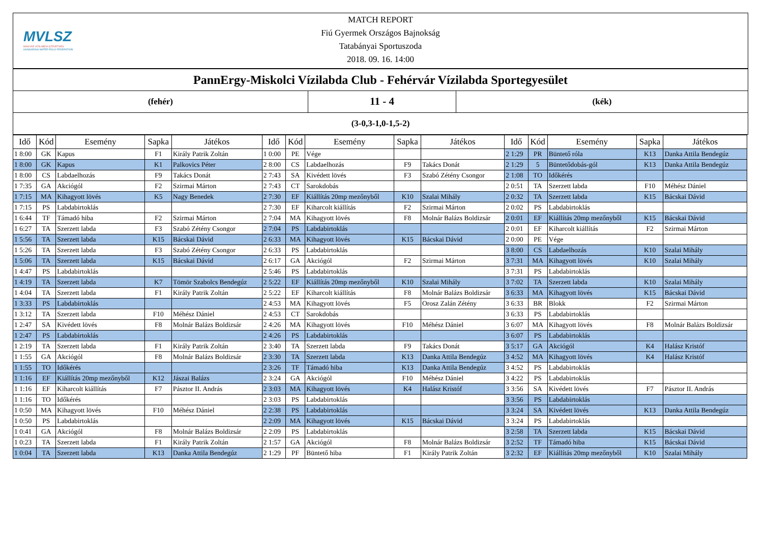MVLSZ
MAGYAR VÍZILABDA SZÖVETSÉG
HUNGARIAN WATER POLO FEDERATION
MATCH REPORT
Fiú Gyermek Országos Bajnokság
Tatabányai Sportuszoda
2018. 09. 16. 14:00
PannErgy-Miskolci Vízilabda Club - Fehérvár Vízilabda Sportegyesület
| (fehér) | 11 - 4 | (kék) |
(3-0,3-1,0-1,5-2)
| Idő | Kód | Esemény | Sapka | Játékos | Idő | Kód | Esemény | Sapka | Játékos | Idő | Kód | Esemény | Sapka | Játékos |
| --- | --- | --- | --- | --- | --- | --- | --- | --- | --- | --- | --- | --- | --- | --- |
| 1 8:00 | GK | Kapus | F1 | Király Patrik Zoltán | 1 0:00 | PE | Vége | | | 2 1:29 | PR | Büntető róla | K13 | Danka Attila Bendegúz |
| 1 8:00 | GK | Kapus | K1 | Palkovics Péter | 2 8:00 | CS | Labdaelhozás | F9 | Takács Donát | 2 1:29 | 5 | Büntetődobás-gól | K13 | Danka Attila Bendegúz |
| 1 8:00 | CS | Labdaelhozás | F9 | Takács Donát | 2 7:43 | SA | Kivédett lövés | F3 | Szabó Zétény Csongor | 2 1:08 | TO | Időkérés | | |
| 1 7:35 | GA | Akciógól | F2 | Szirmai Márton | 2 7:43 | CT | Sarokdobás | | | 2 0:51 | TA | Szerzett labda | F10 | Méhész Dániel |
| 1 7:15 | MA | Kihagyott lövés | K5 | Nagy Benedek | 2 7:30 | EF | Kiállítás 20mp mezőnyből | K10 | Szalai Mihály | 2 0:32 | TA | Szerzett labda | K15 | Bácskai Dávid |
| 1 7:15 | PS | Labdabirtoklás | | | 2 7:30 | EF | Kiharcolt kiállítás | F2 | Szirmai Márton | 2 0:02 | PS | Labdabirtoklás | | |
| 1 6:44 | TF | Támadó hiba | F2 | Szirmai Márton | 2 7:04 | MA | Kihagyott lövés | F8 | Molnár Balázs Boldizsár | 2 0:01 | EF | Kiállítás 20mp mezőnyből | K15 | Bácskai Dávid |
| 1 6:27 | TA | Szerzett labda | F3 | Szabó Zétény Csongor | 2 7:04 | PS | Labdabirtoklás | | | 2 0:01 | EF | Kiharcolt kiállítás | F2 | Szirmai Márton |
| 1 5:56 | TA | Szerzett labda | K15 | Bácskai Dávid | 2 6:33 | MA | Kihagyott lövés | K15 | Bácskai Dávid | 2 0:00 | PE | Vége | | |
| 1 5:26 | TA | Szerzett labda | F3 | Szabó Zétény Csongor | 2 6:33 | PS | Labdabirtoklás | | | 3 8:00 | CS | Labdaelhozás | K10 | Szalai Mihály |
| 1 5:06 | TA | Szerzett labda | K15 | Bácskai Dávid | 2 6:17 | GA | Akciógól | F2 | Szirmai Márton | 3 7:31 | MA | Kihagyott lövés | K10 | Szalai Mihály |
| 1 4:47 | PS | Labdabirtoklás | | | 2 5:46 | PS | Labdabirtoklás | | | 3 7:31 | PS | Labdabirtoklás | | |
| 1 4:19 | TA | Szerzett labda | K7 | Tömör Szabolcs Bendegúz | 2 5:22 | EF | Kiállítás 20mp mezőnyből | K10 | Szalai Mihály | 3 7:02 | TA | Szerzett labda | K10 | Szalai Mihály |
| 1 4:04 | TA | Szerzett labda | F1 | Király Patrik Zoltán | 2 5:22 | EF | Kiharcolt kiállítás | F8 | Molnár Balázs Boldizsár | 3 6:33 | MA | Kihagyott lövés | K15 | Bácskai Dávid |
| 1 3:33 | PS | Labdabirtoklás | | | 2 4:53 | MA | Kihagyott lövés | F5 | Orosz Zalán Zétény | 3 6:33 | BR | Blokk | F2 | Szirmai Márton |
| 1 3:12 | TA | Szerzett labda | F10 | Méhész Dániel | 2 4:53 | CT | Sarokdobás | | | 3 6:33 | PS | Labdabirtoklás | | |
| 1 2:47 | SA | Kivédett lövés | F8 | Molnár Balázs Boldizsár | 2 4:26 | MA | Kihagyott lövés | F10 | Méhész Dániel | 3 6:07 | MA | Kihagyott lövés | F8 | Molnár Balázs Boldizsár |
| 1 2:47 | PS | Labdabirtoklás | | | 2 4:26 | PS | Labdabirtoklás | | | 3 6:07 | PS | Labdabirtoklás | | |
| 1 2:19 | TA | Szerzett labda | F1 | Király Patrik Zoltán | 2 3:40 | TA | Szerzett labda | F9 | Takács Donát | 3 5:17 | GA | Akciógól | K4 | Halász Kristóf |
| 1 1:55 | GA | Akciógól | F8 | Molnár Balázs Boldizsár | 2 3:30 | TA | Szerzett labda | K13 | Danka Attila Bendegúz | 3 4:52 | MA | Kihagyott lövés | K4 | Halász Kristóf |
| 1 1:55 | TO | Időkérés | | | 2 3:26 | TF | Támadó hiba | K13 | Danka Attila Bendegúz | 3 4:52 | PS | Labdabirtoklás | | |
| 1 1:16 | EF | Kiállítás 20mp mezőnyből | K12 | Jászai Balázs | 2 3:24 | GA | Akciógól | F10 | Méhész Dániel | 3 4:22 | PS | Labdabirtoklás | | |
| 1 1:16 | EF | Kiharcolt kiállítás | F7 | Pásztor II. András | 2 3:03 | MA | Kihagyott lövés | K4 | Halász Kristóf | 3 3:56 | SA | Kivédett lövés | F7 | Pásztor II. András |
| 1 1:16 | TO | Időkérés | | | 2 3:03 | PS | Labdabirtoklás | | | 3 3:56 | PS | Labdabirtoklás | | |
| 1 0:50 | MA | Kihagyott lövés | F10 | Méhész Dániel | 2 2:38 | PS | Labdabirtoklás | | | 3 3:24 | SA | Kivédett lövés | K13 | Danka Attila Bendegúz |
| 1 0:50 | PS | Labdabirtoklás | | | 2 2:09 | MA | Kihagyott lövés | K15 | Bácskai Dávid | 3 3:24 | PS | Labdabirtoklás | | |
| 1 0:41 | GA | Akciógól | F8 | Molnár Balázs Boldizsár | 2 2:09 | PS | Labdabirtoklás | | | 3 2:58 | TA | Szerzett labda | K15 | Bácskai Dávid |
| 1 0:23 | TA | Szerzett labda | F1 | Király Patrik Zoltán | 2 1:57 | GA | Akciógól | F8 | Molnár Balázs Boldizsár | 3 2:52 | TF | Támadó hiba | K15 | Bácskai Dávid |
| 1 0:04 | TA | Szerzett labda | K13 | Danka Attila Bendegúz | 2 1:29 | PF | Büntető hiba | F1 | Király Patrik Zoltán | 3 2:32 | EF | Kiállítás 20mp mezőnyből | K10 | Szalai Mihály |